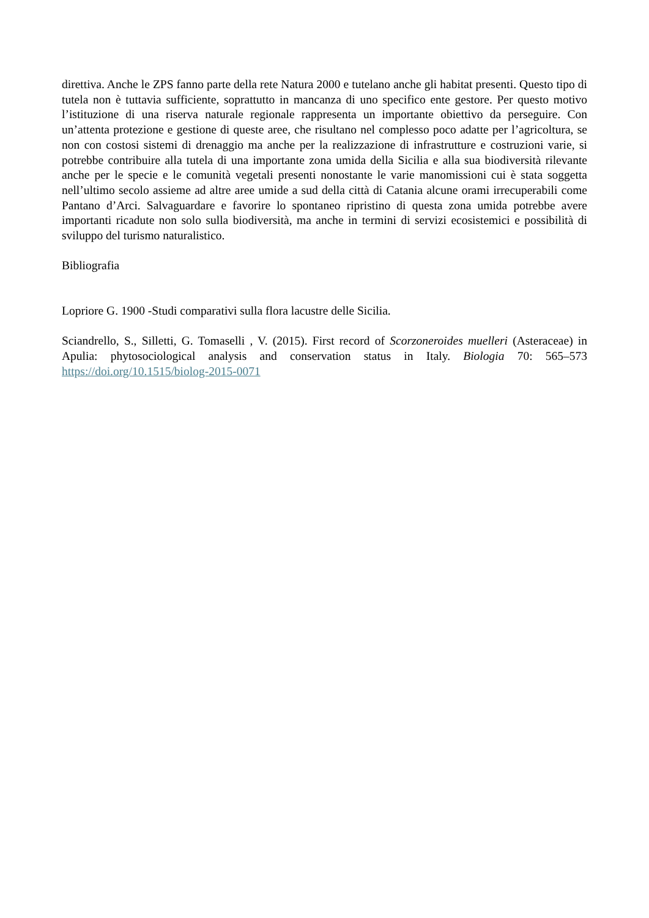direttiva. Anche le ZPS fanno parte della rete Natura 2000 e tutelano anche gli habitat presenti. Questo tipo di tutela non è tuttavia sufficiente, soprattutto in mancanza di uno specifico ente gestore. Per questo motivo l’istituzione di una riserva naturale regionale rappresenta un importante obiettivo da perseguire. Con un’attenta protezione e gestione di queste aree, che risultano nel complesso poco adatte per l’agricoltura, se non con costosi sistemi di drenaggio ma anche per la realizzazione di infrastrutture e costruzioni varie, si potrebbe contribuire alla tutela di una importante zona umida della Sicilia e alla sua biodiversità rilevante anche per le specie e le comunità vegetali presenti nonostante le varie manomissioni cui è stata soggetta nell’ultimo secolo assieme ad altre aree umide a sud della città di Catania alcune orami irrecuperabili come Pantano d’Arci. Salvaguardare e favorire lo spontaneo ripristino di questa zona umida potrebbe avere importanti ricadute non solo sulla biodiversità, ma anche in termini di servizi ecosistemici e possibilità di sviluppo del turismo naturalistico.
Bibliografia
Lopriore G. 1900 -Studi comparativi sulla flora lacustre delle Sicilia.
Sciandrello, S., Silletti, G. Tomaselli , V. (2015). First record of Scorzoneroides muelleri (Asteraceae) in Apulia: phytosociological analysis and conservation status in Italy. Biologia 70: 565–573 https://doi.org/10.1515/biolog-2015-0071